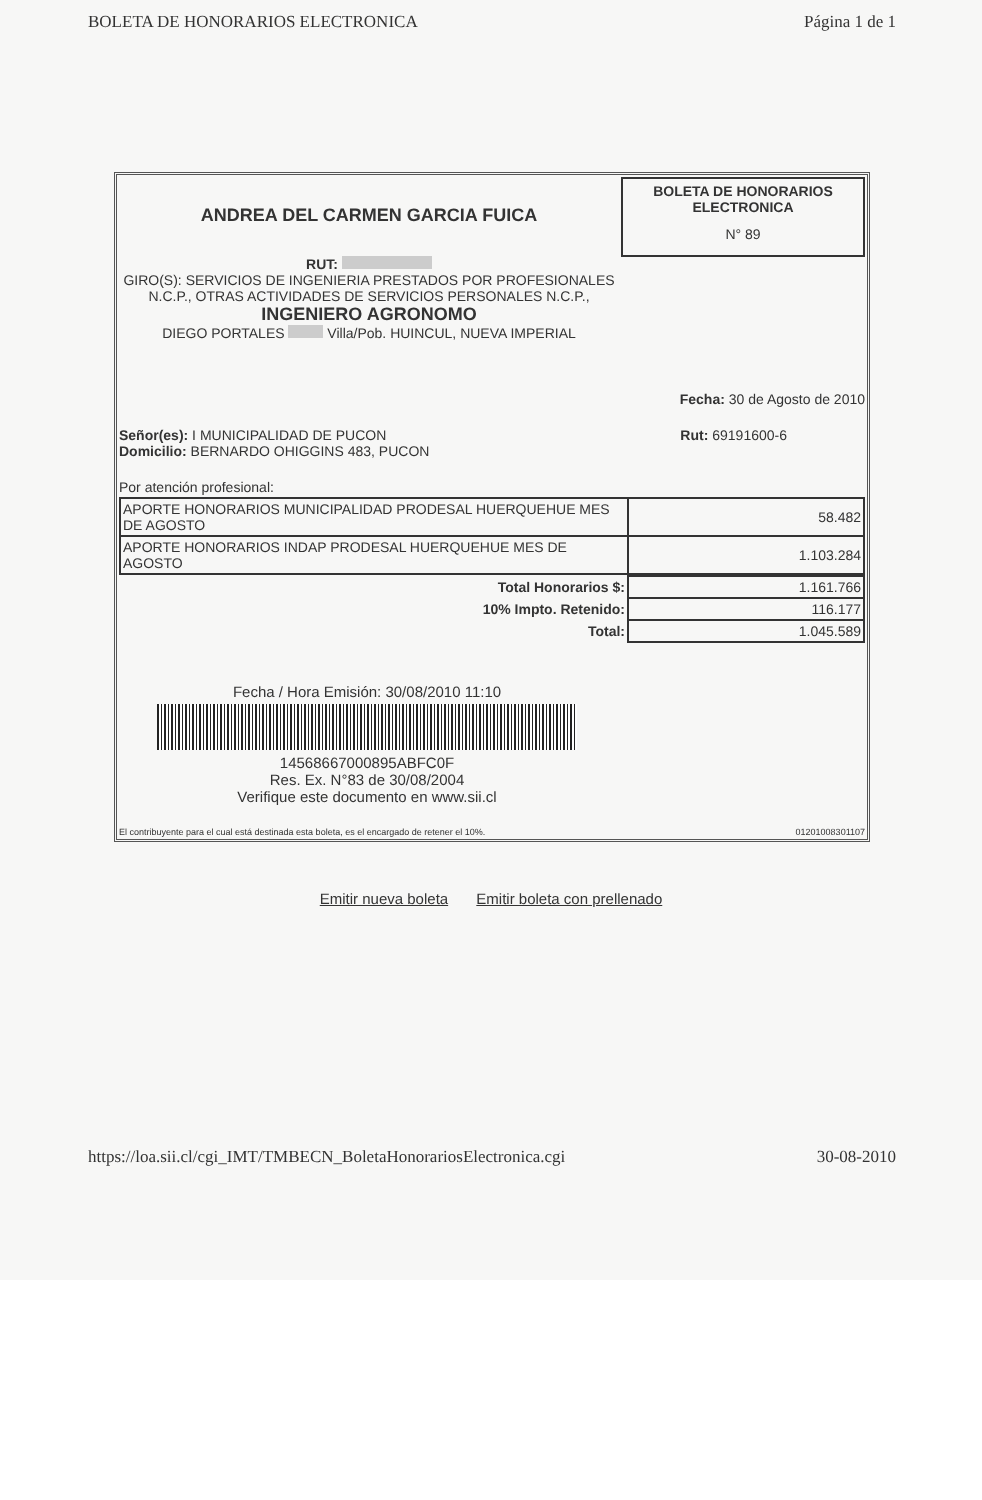BOLETA DE HONORARIOS ELECTRONICA Página 1 de 1
ANDREA DEL CARMEN GARCIA FUICA
RUT:
GIRO(S): SERVICIOS DE INGENIERIA PRESTADOS POR PROFESIONALES N.C.P., OTRAS ACTIVIDADES DE SERVICIOS PERSONALES N.C.P.,
INGENIERO AGRONOMO
DIEGO PORTALES Villa/Pob. HUINCUL, NUEVA IMPERIAL
BOLETA DE HONORARIOS
ELECTRONICA
N° 89
Fecha: 30 de Agosto de 2010
Señor(es): I MUNICIPALIDAD DE PUCON
Domicilio: BERNARDO OHIGGINS 483, PUCON
Rut: 69191600-6
Por atención profesional:
| APORTE HONORARIOS MUNICIPALIDAD PRODESAL HUERQUEHUE MES DE AGOSTO | 58.482 |
| APORTE HONORARIOS INDAP PRODESAL HUERQUEHUE MES DE AGOSTO | 1.103.284 |
| Total Honorarios $: | 1.161.766 |
| 10% Impto. Retenido: | 116.177 |
| Total: | 1.045.589 |
Fecha / Hora Emisión: 30/08/2010 11:10
14568667000895ABFC0F
Res. Ex. N°83 de 30/08/2004
Verifique este documento en www.sii.cl
El contribuyente para el cual está destinada esta boleta, es el encargado de retener el 10%. 01201008301107
Emitir nueva boleta Emitir boleta con prellenado
https://loa.sii.cl/cgi_IMT/TMBECN_BoletaHonorariosElectronica.cgi 30-08-2010